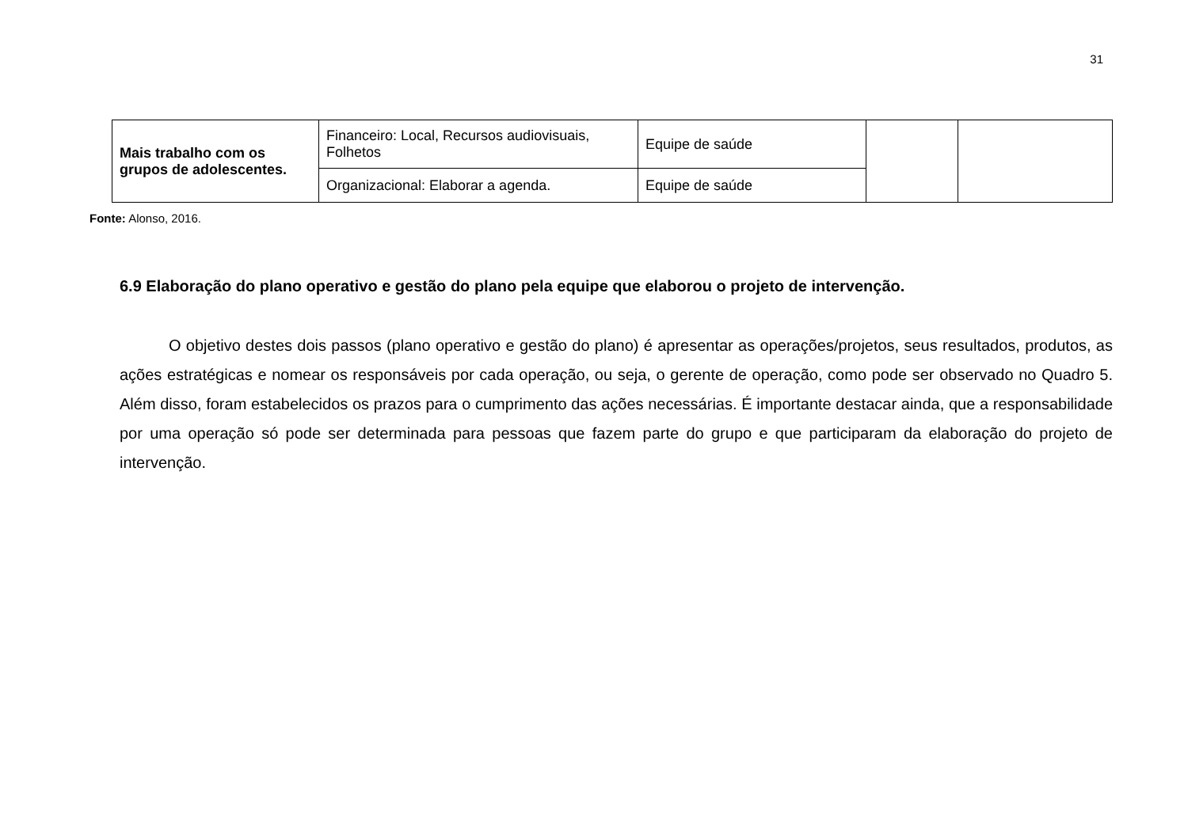31
| Mais trabalho com os grupos de adolescentes. | Financeiro: Local, Recursos audiovisuais, Folhetos | Equipe de saúde | | |
| | Organizacional: Elaborar a agenda. | Equipe de saúde | | |
Fonte: Alonso, 2016.
6.9 Elaboração do plano operativo e gestão do plano pela equipe que elaborou o projeto de intervenção.
O objetivo destes dois passos (plano operativo e gestão do plano) é apresentar as operações/projetos, seus resultados, produtos, as ações estratégicas e nomear os responsáveis por cada operação, ou seja, o gerente de operação, como pode ser observado no Quadro 5. Além disso, foram estabelecidos os prazos para o cumprimento das ações necessárias. É importante destacar ainda, que a responsabilidade por uma operação só pode ser determinada para pessoas que fazem parte do grupo e que participaram da elaboração do projeto de intervenção.